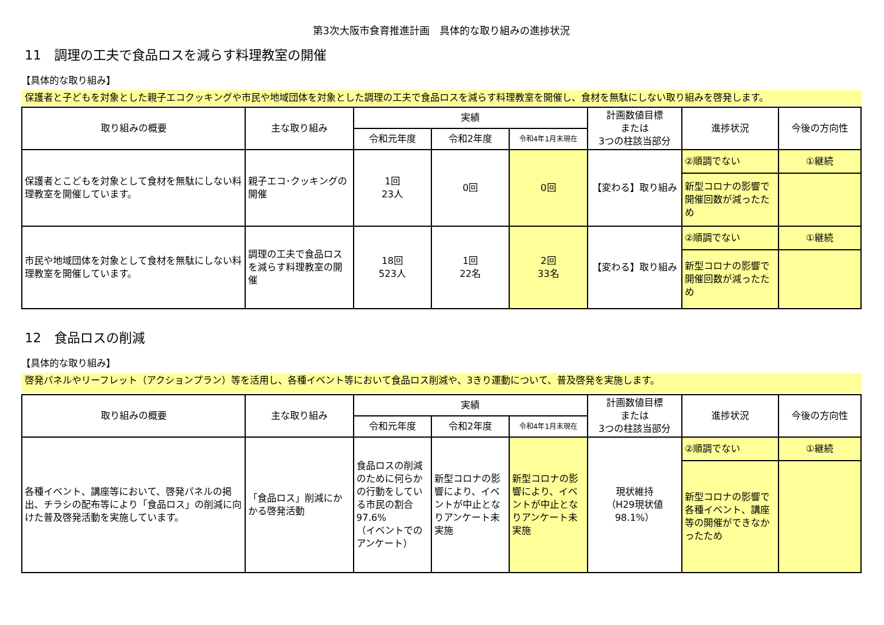第3次大阪市食育推進計画　具体的な取り組みの進捗状況
11　調理の工夫で食品ロスを減らす料理教室の開催
【具体的な取り組み】
保護者と子どもを対象とした親子エコクッキングや市民や地域団体を対象とした調理の工夫で食品ロスを減らす料理教室を開催し、食材を無駄にしない取り組みを啓発します。
| 取り組みの概要 | 主な取り組み | 実績 | | | 計画数値目標 または 3つの柱該当部分 | 進捗状況 | 今後の方向性 |
| --- | --- | --- | --- | --- | --- | --- | --- |
| | | 令和元年度 | 令和2年度 | 令和4年1月末現在 | | | |
| 保護者とこどもを対象として食材を無駄にしない料理教室を開催しています。 | 親子エコ･クッキングの開催 | 1回 23人 | 0回 | 0回 | 【変わる】取り組み | ②順調でない | ①継続 |
| | | | | | | 新型コロナの影響で開催回数が減ったため | |
| 市民や地域団体を対象として食材を無駄にしない料理教室を開催しています。 | 調理の工夫で食品ロスを減らす料理教室の開催 | 18回 523人 | 1回 22名 | 2回 33名 | 【変わる】取り組み | ②順調でない | ①継続 |
| | | | | | | 新型コロナの影響で開催回数が減ったため | |
12　食品ロスの削減
【具体的な取り組み】
啓発パネルやリーフレット（アクションプラン）等を活用し、各種イベント等において食品ロス削減や、3きり運動について、普及啓発を実施します。
| 取り組みの概要 | 主な取り組み | 実績 | | | 計画数値目標 または 3つの柱該当部分 | 進捗状況 | 今後の方向性 |
| --- | --- | --- | --- | --- | --- | --- | --- |
| | | 令和元年度 | 令和2年度 | 令和4年1月末現在 | | | |
| 各種イベント、講座等において、啓発パネルの掲出、チラシの配布等により「食品ロス」の削減に向けた普及啓発活動を実施しています。 | 「食品ロス」削減にかかる啓発活動 | 食品ロスの削減のために何らかの行動をしている市民の割合 97.6% （イベントでのアンケート） | 新型コロナの影響により、イベントが中止となりアンケート未実施 | 新型コロナの影響により、イベントが中止となりアンケート未実施 | 現状維持 （H29現状値 98.1%） | ②順調でない | ①継続 |
| | | | | | | 新型コロナの影響で各種イベント、講座等の開催ができなかったため | |